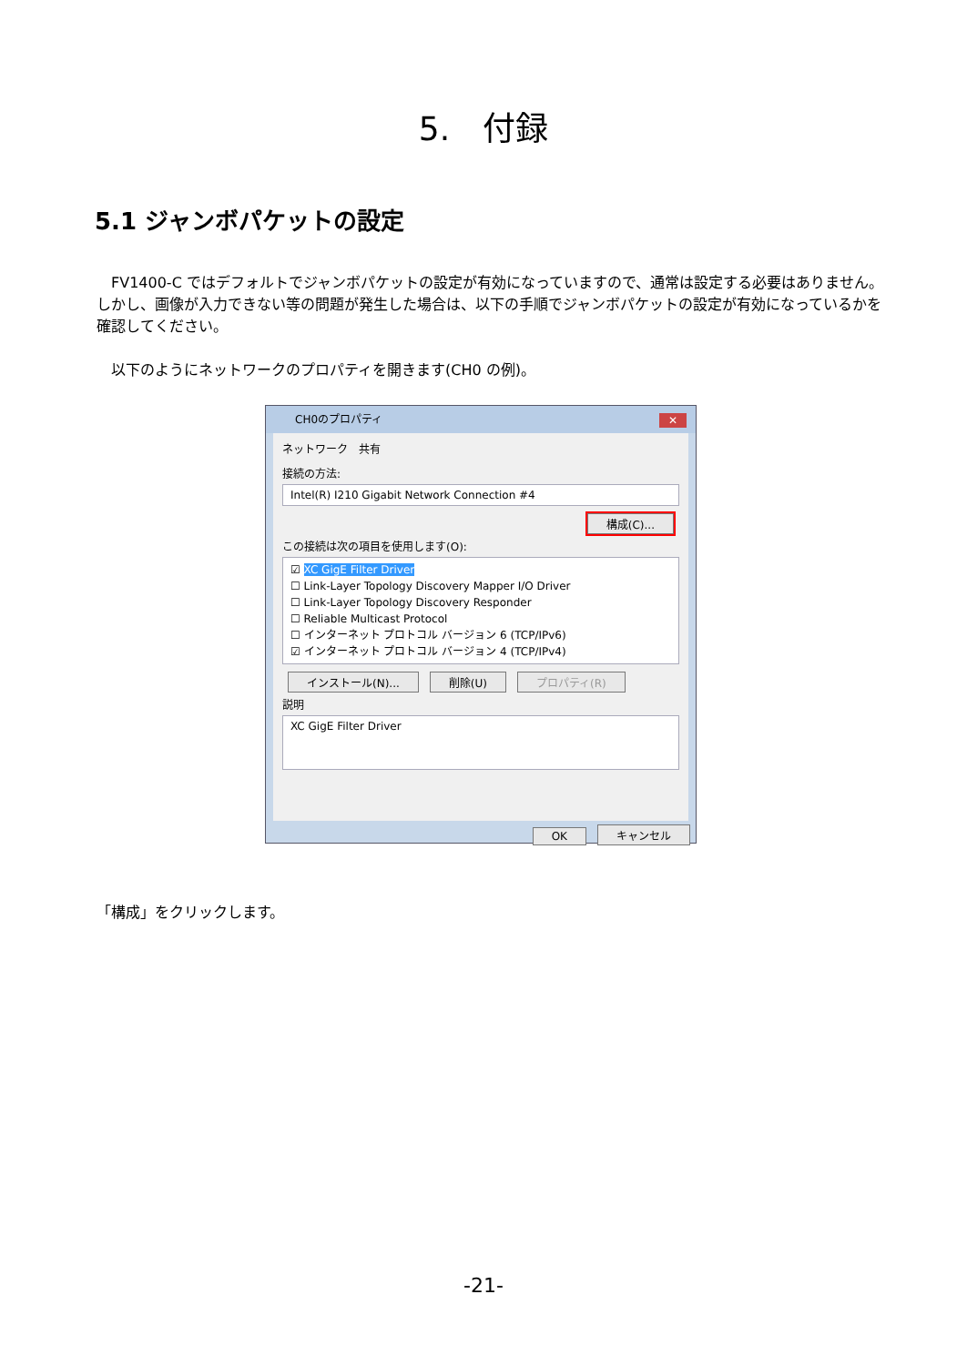5.　付録
5.1 ジャンボパケットの設定
　FV1400-C ではデフォルトでジャンボパケットの設定が有効になっていますので、通常は設定する必要はありません。しかし、画像が入力できない等の問題が発生した場合は、以下の手順でジャンボパケットの設定が有効になっているかを確認してください。
　以下のようにネットワークのプロパティを開きます(CH0 の例)。
CH0のプロパティ
✕
ネットワーク　共有
接続の方法:
Intel(R) I210 Gigabit Network Connection #4
構成(C)...
この接続は次の項目を使用します(O):
☑ XC GigE Filter Driver
☐ Link-Layer Topology Discovery Mapper I/O Driver
☐ Link-Layer Topology Discovery Responder
☐ Reliable Multicast Protocol
☐ インターネット プロトコル バージョン 6 (TCP/IPv6)
☑ インターネット プロトコル バージョン 4 (TCP/IPv4)
インストール(N)... 削除(U) プロパティ(R)
説明
XC GigE Filter Driver
OK キャンセル
「構成」をクリックします。
-21-